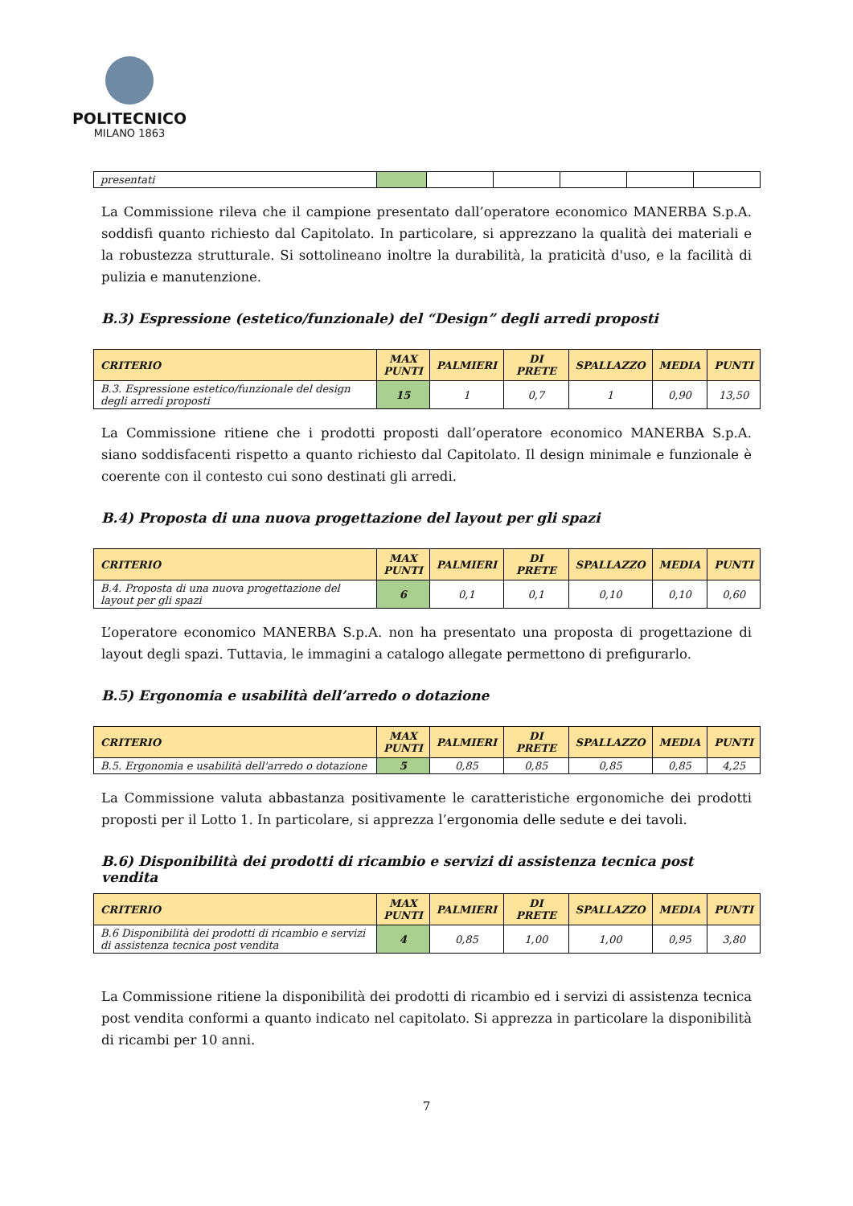POLITECNICO
MILANO 1863
| presentati | | | | | | |
La Commissione rileva che il campione presentato dall’operatore economico MANERBA S.p.A. soddisfi quanto richiesto dal Capitolato. In particolare, si apprezzano la qualità dei materiali e la robustezza strutturale. Si sottolineano inoltre la durabilità, la praticità d'uso, e la facilità di pulizia e manutenzione.
B.3) Espressione (estetico/funzionale) del “Design” degli arredi proposti
| CRITERIO | MAX PUNTI | PALMIERI | DI PRETE | SPALLAZZO | MEDIA | PUNTI |
| --- | --- | --- | --- | --- | --- | --- |
| B.3. Espressione estetico/funzionale del design degli arredi proposti | 15 | 1 | 0,7 | 1 | 0,90 | 13,50 |
La Commissione ritiene che i prodotti proposti dall’operatore economico MANERBA S.p.A. siano soddisfacenti rispetto a quanto richiesto dal Capitolato. Il design minimale e funzionale è coerente con il contesto cui sono destinati gli arredi.
B.4) Proposta di una nuova progettazione del layout per gli spazi
| CRITERIO | MAX PUNTI | PALMIERI | DI PRETE | SPALLAZZO | MEDIA | PUNTI |
| --- | --- | --- | --- | --- | --- | --- |
| B.4. Proposta di una nuova progettazione del layout per gli spazi | 6 | 0,1 | 0,1 | 0,10 | 0,10 | 0,60 |
L’operatore economico MANERBA S.p.A. non ha presentato una proposta di progettazione di layout degli spazi. Tuttavia, le immagini a catalogo allegate permettono di prefigurarlo.
B.5) Ergonomia e usabilità dell’arredo o dotazione
| CRITERIO | MAX PUNTI | PALMIERI | DI PRETE | SPALLAZZO | MEDIA | PUNTI |
| --- | --- | --- | --- | --- | --- | --- |
| B.5. Ergonomia e usabilità dell'arredo o dotazione | 5 | 0,85 | 0,85 | 0,85 | 0,85 | 4,25 |
La Commissione valuta abbastanza positivamente le caratteristiche ergonomiche dei prodotti proposti per il Lotto 1. In particolare, si apprezza l’ergonomia delle sedute e dei tavoli.
B.6) Disponibilità dei prodotti di ricambio e servizi di assistenza tecnica post vendita
| CRITERIO | MAX PUNTI | PALMIERI | DI PRETE | SPALLAZZO | MEDIA | PUNTI |
| --- | --- | --- | --- | --- | --- | --- |
| B.6 Disponibilità dei prodotti di ricambio e servizi di assistenza tecnica post vendita | 4 | 0,85 | 1,00 | 1,00 | 0,95 | 3,80 |
La Commissione ritiene la disponibilità dei prodotti di ricambio ed i servizi di assistenza tecnica post vendita conformi a quanto indicato nel capitolato. Si apprezza in particolare la disponibilità di ricambi per 10 anni.
7